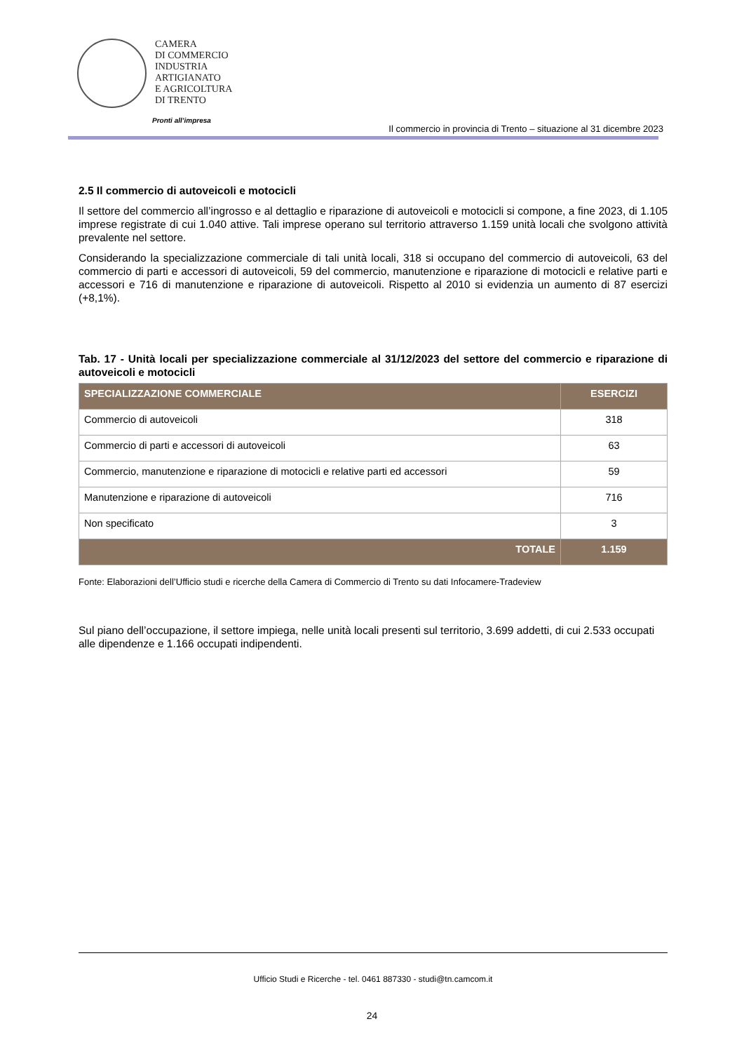CAMERA
DI COMMERCIO
INDUSTRIA
ARTIGIANATO
E AGRICOLTURA
DI TRENTO
Pronti all’impresa
Il commercio in provincia di Trento – situazione al 31 dicembre 2023
2.5 Il commercio di autoveicoli e motocicli
Il settore del commercio all’ingrosso e al dettaglio e riparazione di autoveicoli e motocicli si compone, a fine 2023, di 1.105 imprese registrate di cui 1.040 attive. Tali imprese operano sul territorio attraverso 1.159 unità locali che svolgono attività prevalente nel settore.
Considerando la specializzazione commerciale di tali unità locali, 318 si occupano del commercio di autoveicoli, 63 del commercio di parti e accessori di autoveicoli, 59 del commercio, manutenzione e riparazione di motocicli e relative parti e accessori e 716 di manutenzione e riparazione di autoveicoli. Rispetto al 2010 si evidenzia un aumento di 87 esercizi (+8,1%).
Tab. 17 - Unità locali per specializzazione commerciale al 31/12/2023 del settore del commercio e riparazione di autoveicoli e motocicli
| SPECIALIZZAZIONE COMMERCIALE | ESERCIZI |
| --- | --- |
| Commercio di autoveicoli | 318 |
| Commercio di parti e accessori di autoveicoli | 63 |
| Commercio, manutenzione e riparazione di motocicli e relative parti ed accessori | 59 |
| Manutenzione e riparazione di autoveicoli | 716 |
| Non specificato | 3 |
| TOTALE | 1.159 |
Fonte: Elaborazioni dell’Ufficio studi e ricerche della Camera di Commercio di Trento su dati Infocamere-Tradeview
Sul piano dell’occupazione, il settore impiega, nelle unità locali presenti sul territorio, 3.699 addetti, di cui 2.533 occupati alle dipendenze e 1.166 occupati indipendenti.
Ufficio Studi e Ricerche - tel. 0461 887330 - studi@tn.camcom.it
24